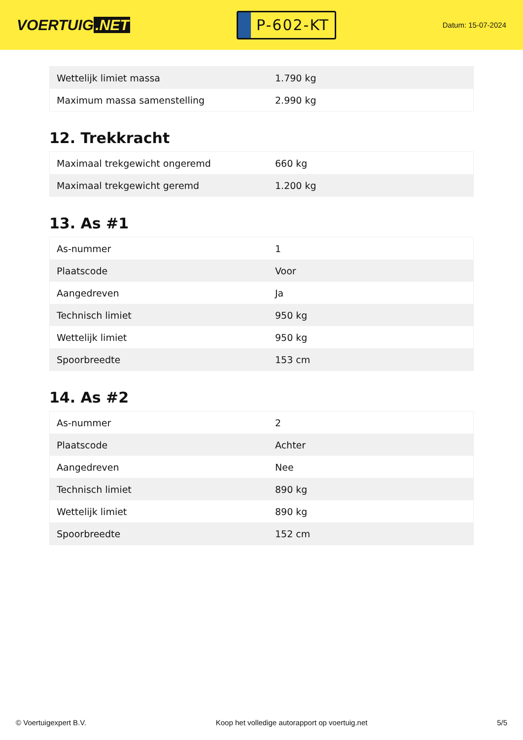VOERTUIG.NET
P-602-KT
Datum: 15-07-2024
| Wettelijk limiet massa | 1.790 kg |
| Maximum massa samenstelling | 2.990 kg |
12. Trekkracht
| Maximaal trekgewicht ongeremd | 660 kg |
| Maximaal trekgewicht geremd | 1.200 kg |
13. As #1
| As-nummer | 1 |
| Plaatscode | Voor |
| Aangedreven | Ja |
| Technisch limiet | 950 kg |
| Wettelijk limiet | 950 kg |
| Spoorbreedte | 153 cm |
14. As #2
| As-nummer | 2 |
| Plaatscode | Achter |
| Aangedreven | Nee |
| Technisch limiet | 890 kg |
| Wettelijk limiet | 890 kg |
| Spoorbreedte | 152 cm |
© Voertuigexpert B.V. Koop het volledige autorapport op voertuig.net 5/5